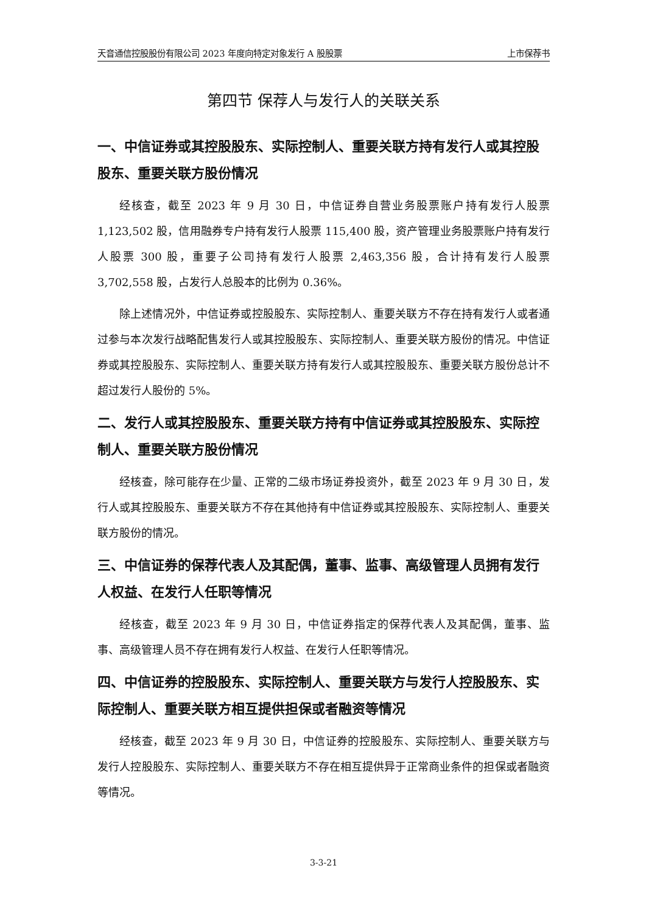天音通信控股股份有限公司 2023 年度向特定对象发行 A 股股票 上市保荐书
第四节 保荐人与发行人的关联关系
一、中信证券或其控股股东、实际控制人、重要关联方持有发行人或其控股股东、重要关联方股份情况
经核查，截至 2023 年 9 月 30 日，中信证券自营业务股票账户持有发行人股票 1,123,502 股，信用融券专户持有发行人股票 115,400 股，资产管理业务股票账户持有发行人股票 300 股，重要子公司持有发行人股票 2,463,356 股，合计持有发行人股票 3,702,558 股，占发行人总股本的比例为 0.36%。
除上述情况外，中信证券或控股股东、实际控制人、重要关联方不存在持有发行人或者通过参与本次发行战略配售发行人或其控股股东、实际控制人、重要关联方股份的情况。中信证券或其控股股东、实际控制人、重要关联方持有发行人或其控股股东、重要关联方股份总计不超过发行人股份的 5%。
二、发行人或其控股股东、重要关联方持有中信证券或其控股股东、实际控制人、重要关联方股份情况
经核查，除可能存在少量、正常的二级市场证券投资外，截至 2023 年 9 月 30 日，发行人或其控股股东、重要关联方不存在其他持有中信证券或其控股股东、实际控制人、重要关联方股份的情况。
三、中信证券的保荐代表人及其配偶，董事、监事、高级管理人员拥有发行人权益、在发行人任职等情况
经核查，截至 2023 年 9 月 30 日，中信证券指定的保荐代表人及其配偶，董事、监事、高级管理人员不存在拥有发行人权益、在发行人任职等情况。
四、中信证券的控股股东、实际控制人、重要关联方与发行人控股股东、实际控制人、重要关联方相互提供担保或者融资等情况
经核查，截至 2023 年 9 月 30 日，中信证券的控股股东、实际控制人、重要关联方与发行人控股股东、实际控制人、重要关联方不存在相互提供异于正常商业条件的担保或者融资等情况。
3-3-21